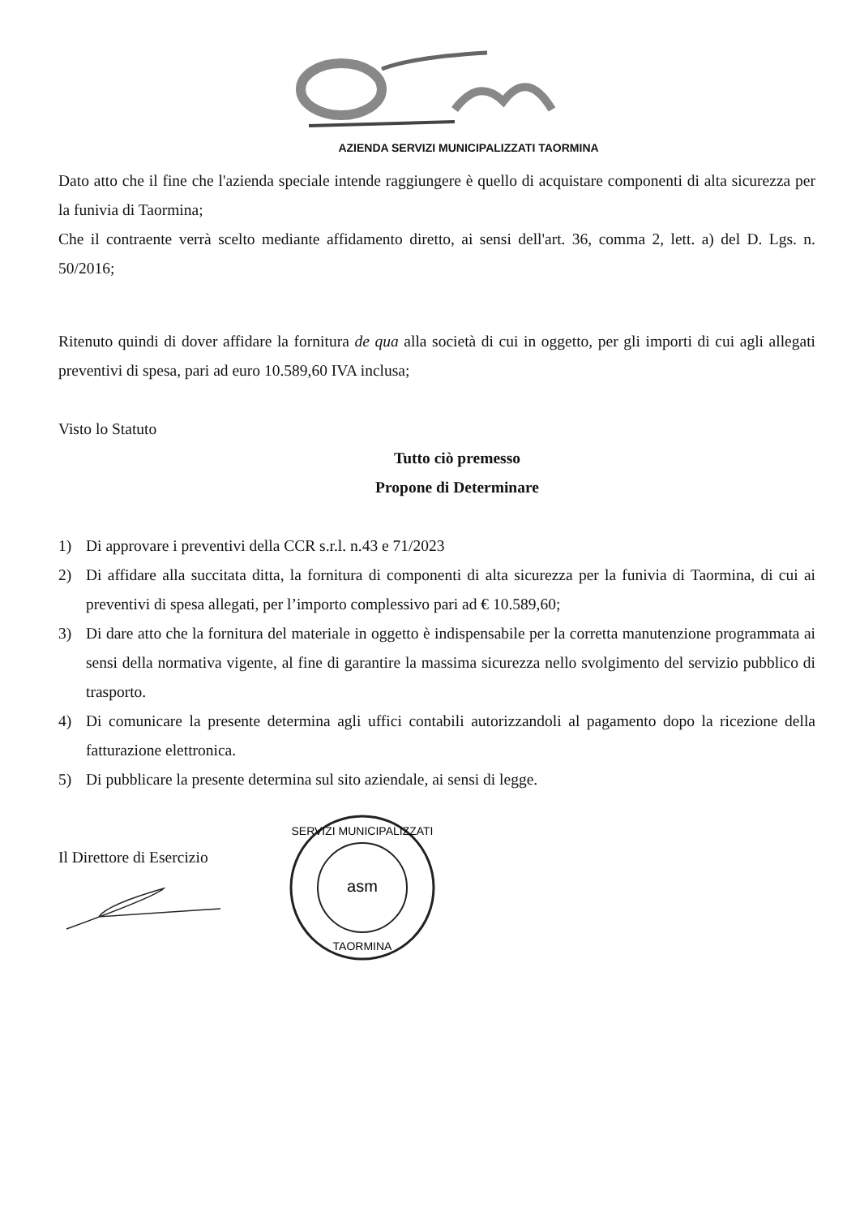AZIENDA SERVIZI MUNICIPALIZZATI TAORMINA
Dato atto che il fine che l'azienda speciale intende raggiungere è quello di acquistare componenti di alta sicurezza per la funivia di Taormina;
Che il contraente verrà scelto mediante affidamento diretto, ai sensi dell'art. 36, comma 2, lett. a) del D. Lgs. n. 50/2016;
Ritenuto quindi di dover affidare la fornitura de qua alla società di cui in oggetto, per gli importi di cui agli allegati preventivi di spesa, pari ad euro 10.589,60 IVA inclusa;
Visto lo Statuto
Tutto ciò premesso
Propone di Determinare
1) Di approvare i preventivi della CCR s.r.l. n.43 e 71/2023
2) Di affidare alla succitata ditta, la fornitura di componenti di alta sicurezza per la funivia di Taormina, di cui ai preventivi di spesa allegati, per l’importo complessivo pari ad € 10.589,60;
3) Di dare atto che la fornitura del materiale in oggetto è indispensabile per la corretta manutenzione programmata ai sensi della normativa vigente, al fine di garantire la massima sicurezza nello svolgimento del servizio pubblico di trasporto.
4) Di comunicare la presente determina agli uffici contabili autorizzandoli al pagamento dopo la ricezione della fatturazione elettronica.
5) Di pubblicare la presente determina sul sito aziendale, ai sensi di legge.
Il Direttore di Esercizio
asm
SERVIZI MUNICIPALIZZATI
TAORMINA